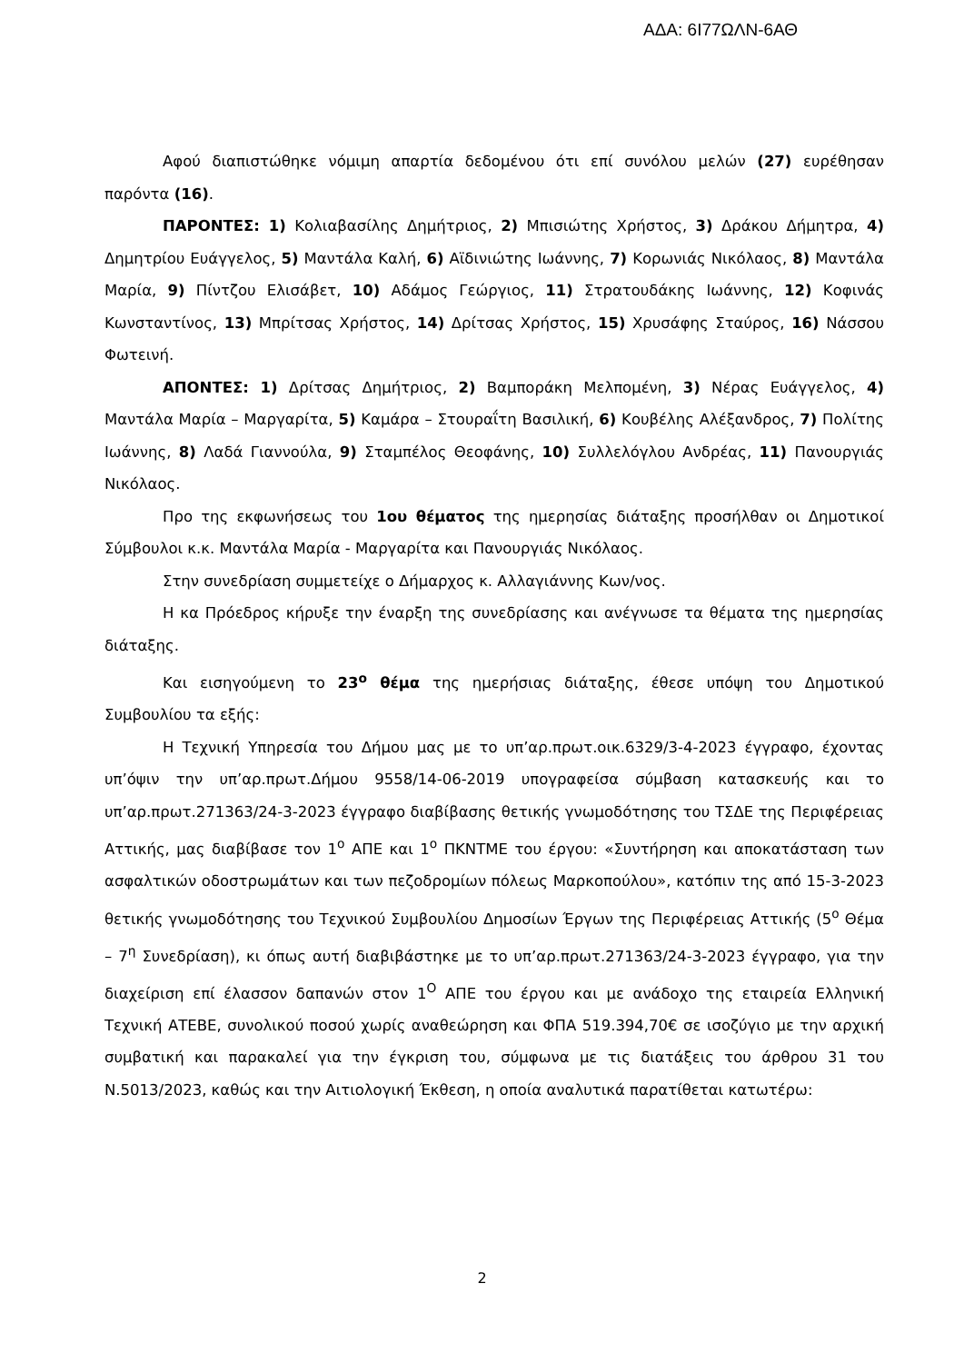ΑΔΑ: 6Ι77ΩΛΝ-6ΑΘ
Αφού διαπιστώθηκε νόμιμη απαρτία δεδομένου ότι επί συνόλου μελών (27) ευρέθησαν παρόντα (16).
ΠΑΡΟΝΤΕΣ: 1) Κολιαβασίλης Δημήτριος, 2) Μπισιώτης Χρήστος, 3) Δράκου Δήμητρα, 4) Δημητρίου Ευάγγελος, 5) Μαντάλα Καλή, 6) Αϊδινιώτης Ιωάννης, 7) Κορωνιάς Νικόλαος, 8) Μαντάλα Μαρία, 9) Πίντζου Ελισάβετ, 10) Αδάμος Γεώργιος, 11) Στρατουδάκης Ιωάννης, 12) Κοφινάς Κωνσταντίνος, 13) Μπρίτσας Χρήστος, 14) Δρίτσας Χρήστος, 15) Χρυσάφης Σταύρος, 16) Νάσσου Φωτεινή.
ΑΠΟΝΤΕΣ: 1) Δρίτσας Δημήτριος, 2) Βαμποράκη Μελπομένη, 3) Νέρας Ευάγγελος, 4) Μαντάλα Μαρία – Μαργαρίτα, 5) Καμάρα – Στουραΐτη Βασιλική, 6) Κουβέλης Αλέξανδρος, 7) Πολίτης Ιωάννης, 8) Λαδά Γιαννούλα, 9) Σταμπέλος Θεοφάνης, 10) Συλλελόγλου Ανδρέας, 11) Πανουργιάς Νικόλαος.
Προ της εκφωνήσεως του 1ου θέματος της ημερησίας διάταξης προσήλθαν οι Δημοτικοί Σύμβουλοι κ.κ. Μαντάλα Μαρία - Μαργαρίτα και Πανουργιάς Νικόλαος.
Στην συνεδρίαση συμμετείχε ο Δήμαρχος κ. Αλλαγιάννης Κων/νος.
Η κα Πρόεδρος κήρυξε την έναρξη της συνεδρίασης και ανέγνωσε τα θέματα της ημερησίας διάταξης.
Και εισηγούμενη το 23<sup>ο</sup> θέμα της ημερήσιας διάταξης, έθεσε υπόψη του Δημοτικού Συμβουλίου τα εξής:
Η Τεχνική Υπηρεσία του Δήμου μας με το υπ’αρ.πρωτ.οικ.6329/3-4-2023 έγγραφο, έχοντας υπ’όψιν την υπ’αρ.πρωτ.Δήμου 9558/14-06-2019 υπογραφείσα σύμβαση κατασκευής και το υπ’αρ.πρωτ.271363/24-3-2023 έγγραφο διαβίβασης θετικής γνωμοδότησης του ΤΣΔΕ της Περιφέρειας Αττικής, μας διαβίβασε τον 1<sup>ο</sup> ΑΠΕ και 1<sup>ο</sup> ΠΚΝΤΜΕ του έργου: «Συντήρηση και αποκατάσταση των ασφαλτικών οδοστρωμάτων και των πεζοδρομίων πόλεως Μαρκοπούλου», κατόπιν της από 15-3-2023 θετικής γνωμοδότησης του Τεχνικού Συμβουλίου Δημοσίων Έργων της Περιφέρειας Αττικής (5<sup>ο</sup> Θέμα – 7<sup>η</sup> Συνεδρίαση), κι όπως αυτή διαβιβάστηκε με το υπ’αρ.πρωτ.271363/24-3-2023 έγγραφο, για την διαχείριση επί έλασσον δαπανών στον 1<sup>Ο</sup> ΑΠΕ του έργου και με ανάδοχο της εταιρεία Ελληνική Τεχνική ΑΤΕΒΕ, συνολικού ποσού χωρίς αναθεώρηση και ΦΠΑ 519.394,70€ σε ισοζύγιο με την αρχική συμβατική και παρακαλεί για την έγκριση του, σύμφωνα με τις διατάξεις του άρθρου 31 του Ν.5013/2023, καθώς και την Αιτιολογική Έκθεση, η οποία αναλυτικά παρατίθεται κατωτέρω:
2